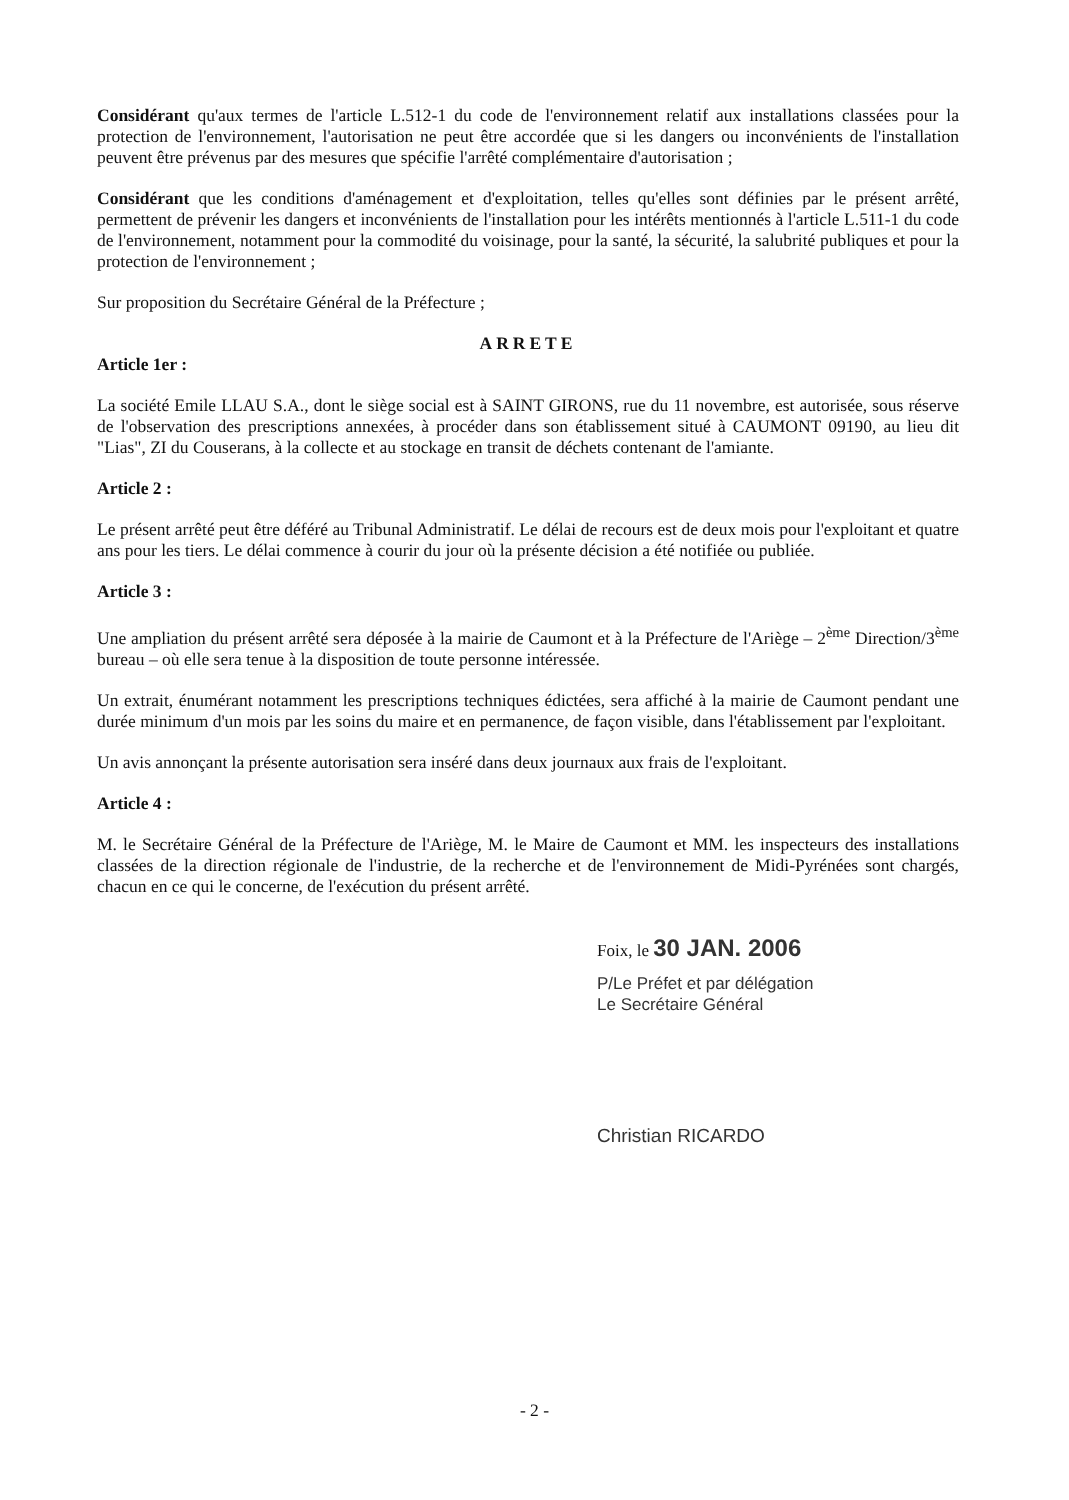Considérant qu'aux termes de l'article L.512-1 du code de l'environnement relatif aux installations classées pour la protection de l'environnement, l'autorisation ne peut être accordée que si les dangers ou inconvénients de l'installation peuvent être prévenus par des mesures que spécifie l'arrêté complémentaire d'autorisation ;
Considérant que les conditions d'aménagement et d'exploitation, telles qu'elles sont définies par le présent arrêté, permettent de prévenir les dangers et inconvénients de l'installation pour les intérêts mentionnés à l'article L.511-1 du code de l'environnement, notamment pour la commodité du voisinage, pour la santé, la sécurité, la salubrité publiques et pour la protection de l'environnement ;
Sur proposition du Secrétaire Général de la Préfecture ;
ARRETE
Article 1er :
La société Emile LLAU S.A., dont le siège social est à SAINT GIRONS, rue du 11 novembre, est autorisée, sous réserve de l'observation des prescriptions annexées, à procéder dans son établissement situé à CAUMONT 09190, au lieu dit "Lias", ZI du Couserans, à la collecte et au stockage en transit de déchets contenant de l'amiante.
Article 2 :
Le présent arrêté peut être déféré au Tribunal Administratif. Le délai de recours est de deux mois pour l'exploitant et quatre ans pour les tiers. Le délai commence à courir du jour où la présente décision a été notifiée ou publiée.
Article 3 :
Une ampliation du présent arrêté sera déposée à la mairie de Caumont et à la Préfecture de l'Ariège – 2<sup>ème</sup> Direction/3<sup>ème</sup> bureau – où elle sera tenue à la disposition de toute personne intéressée.
Un extrait, énumérant notamment les prescriptions techniques édictées, sera affiché à la mairie de Caumont pendant une durée minimum d'un mois par les soins du maire et en permanence, de façon visible, dans l'établissement par l'exploitant.
Un avis annonçant la présente autorisation sera inséré dans deux journaux aux frais de l'exploitant.
Article 4 :
M. le Secrétaire Général de la Préfecture de l'Ariège, M. le Maire de Caumont et MM. les inspecteurs des installations classées de la direction régionale de l'industrie, de la recherche et de l'environnement de Midi-Pyrénées sont chargés, chacun en ce qui le concerne, de l'exécution du présent arrêté.
Foix, le 30 JAN. 2006
P/Le Préfet et par délégation
Le Secrétaire Général
Christian RICARDO
- 2 -